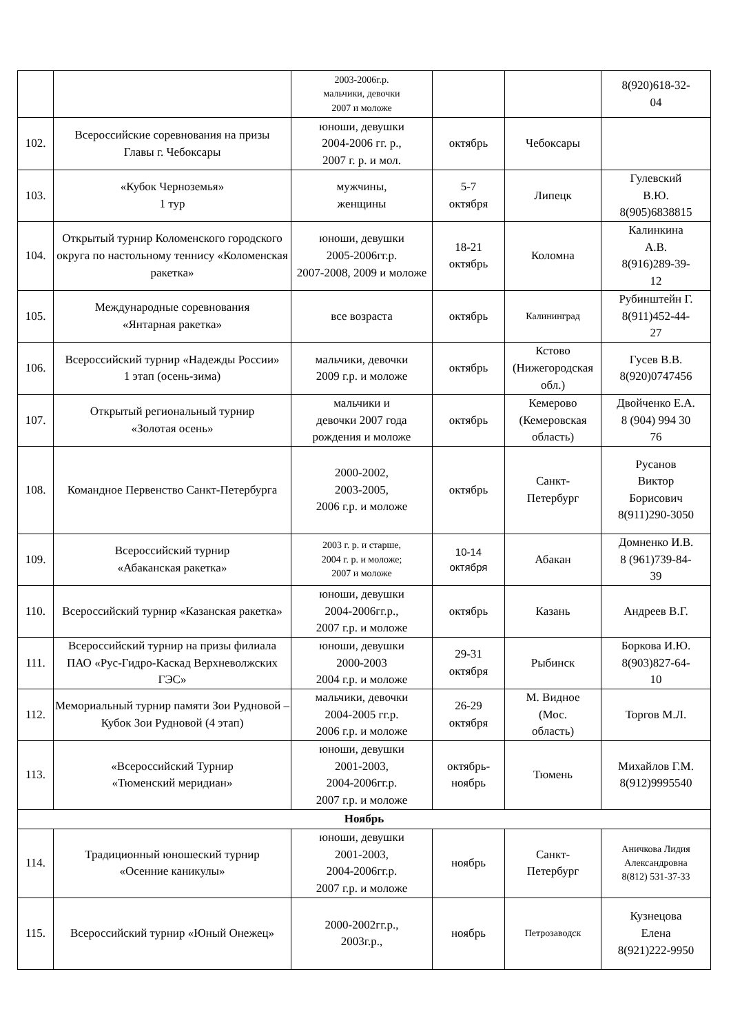| | | 2003-2006г.р. мальчики, девочки 2007 и моложе | | | 8(920)618-32- 04 |
| 102. | Всероссийские соревнования на призы Главы г. Чебоксары | юноши, девушки 2004-2006 гг. р., 2007 г. р. и мол. | октябрь | Чебоксары | |
| 103. | «Кубок Черноземья» 1 тур | мужчины, женщины | 5-7 октября | Липецк | Гулевский В.Ю. 8(905)6838815 |
| 104. | Открытый турнир Коломенского городского округа по настольному теннису «Коломенская ракетка» | юноши, девушки 2005-2006гг.р. 2007-2008, 2009 и моложе | 18-21 октябрь | Коломна | Калинкина А.В. 8(916)289-39- 12 |
| 105. | Международные соревнования «Янтарная ракетка» | все возраста | октябрь | Калининград | Рубинштейн Г. 8(911)452-44- 27 |
| 106. | Всероссийский турнир «Надежды России» 1 этап (осень-зима) | мальчики, девочки 2009 г.р. и моложе | октябрь | Кстово (Нижегородская обл.) | Гусев В.В. 8(920)0747456 |
| 107. | Открытый региональный турнир «Золотая осень» | мальчики и девочки 2007 года рождения и моложе | октябрь | Кемерово (Кемеровская область) | Двойченко Е.А. 8 (904) 994 30 76 |
| 108. | Командное Первенство Санкт-Петербурга | 2000-2002, 2003-2005, 2006 г.р. и моложе | октябрь | Санкт- Петербург | Русанов Виктор Борисович 8(911)290-3050 |
| 109. | Всероссийский турнир «Абаканская ракетка» | 2003 г. р. и старше, 2004 г. р. и моложе; 2007 и моложе | 10-14 октября | Абакан | Домненко И.В. 8 (961)739-84- 39 |
| 110. | Всероссийский турнир «Казанская ракетка» | юноши, девушки 2004-2006гг.р., 2007 г.р. и моложе | октябрь | Казань | Андреев В.Г. |
| 111. | Всероссийский турнир на призы филиала ПАО «Рус-Гидро-Каскад Верхневолжских ГЭС» | юноши, девушки 2000-2003 2004 г.р. и моложе | 29-31 октября | Рыбинск | Боркова И.Ю. 8(903)827-64- 10 |
| 112. | Мемориальный турнир памяти Зои Рудновой – Кубок Зои Рудновой (4 этап) | мальчики, девочки 2004-2005 гг.р. 2006 г.р. и моложе | 26-29 октября | М. Видное (Мос. область) | Торгов М.Л. |
| 113. | «Всероссийский Турнир «Тюменский меридиан» | юноши, девушки 2001-2003, 2004-2006гг.р. 2007 г.р. и моложе | октябрь- ноябрь | Тюмень | Михайлов Г.М. 8(912)9995540 |
| Ноябрь | | | | | |
| 114. | Традиционный юношеский турнир «Осенние каникулы» | юноши, девушки 2001-2003, 2004-2006гг.р. 2007 г.р. и моложе | ноябрь | Санкт- Петербург | Аничкова Лидия Александровна 8(812) 531-37-33 |
| 115. | Всероссийский турнир «Юный Онежец» | 2000-2002гг.р., 2003г.р., | ноябрь | Петрозаводск | Кузнецова Елена 8(921)222-9950 |